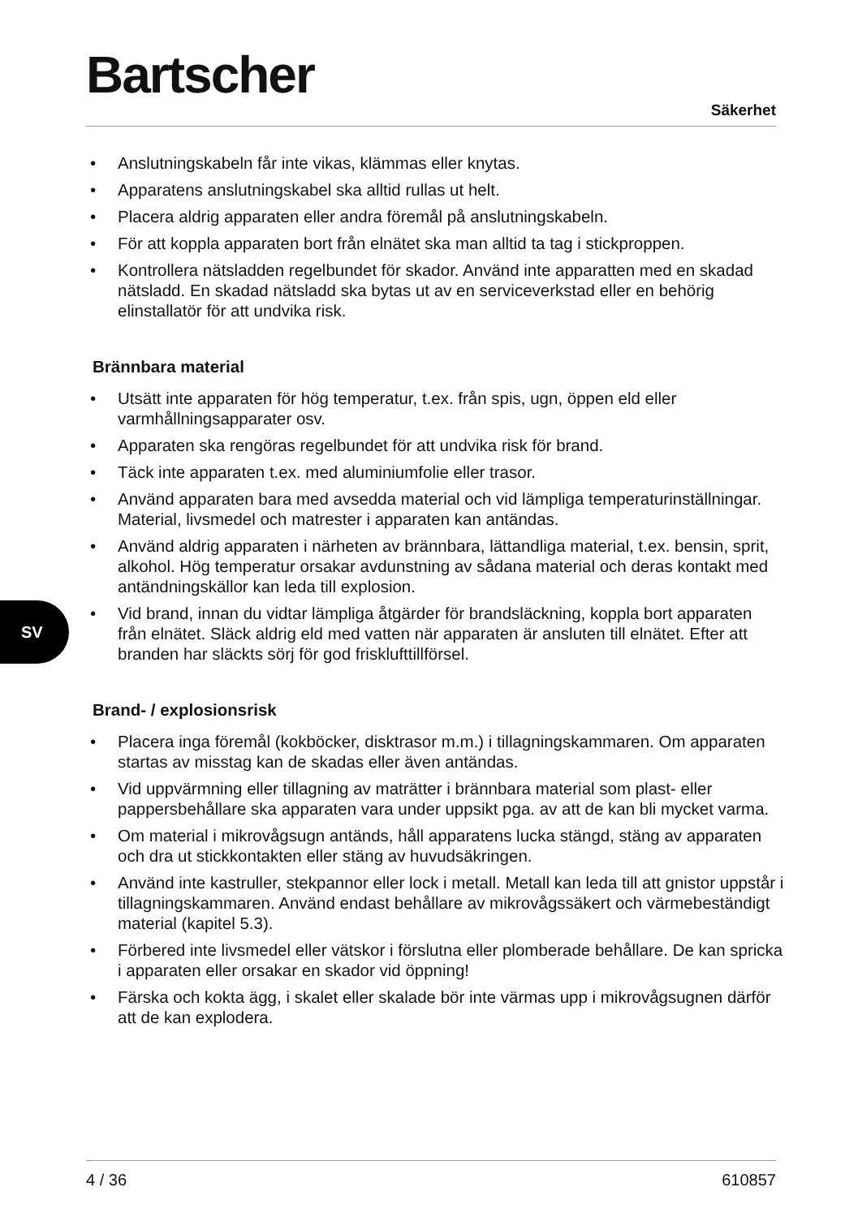Bartscher
Säkerhet
SV
• Anslutningskabeln får inte vikas, klämmas eller knytas.
• Apparatens anslutningskabel ska alltid rullas ut helt.
• Placera aldrig apparaten eller andra föremål på anslutningskabeln.
• För att koppla apparaten bort från elnätet ska man alltid ta tag i stickproppen.
• Kontrollera nätsladden regelbundet för skador. Använd inte apparatten med en skadad nätsladd. En skadad nätsladd ska bytas ut av en serviceverkstad eller en behörig elinstallatör för att undvika risk.
Brännbara material
• Utsätt inte apparaten för hög temperatur, t.ex. från spis, ugn, öppen eld eller varmhållningsapparater osv.
• Apparaten ska rengöras regelbundet för att undvika risk för brand.
• Täck inte apparaten t.ex. med aluminiumfolie eller trasor.
• Använd apparaten bara med avsedda material och vid lämpliga temperaturinställningar. Material, livsmedel och matrester i apparaten kan antändas.
• Använd aldrig apparaten i närheten av brännbara, lättandliga material, t.ex. bensin, sprit, alkohol. Hög temperatur orsakar avdunstning av sådana material och deras kontakt med antändningskällor kan leda till explosion.
• Vid brand, innan du vidtar lämpliga åtgärder för brandsläckning, koppla bort apparaten från elnätet. Släck aldrig eld med vatten när apparaten är ansluten till elnätet. Efter att branden har släckts sörj för god frisklufttillförsel.
Brand- / explosionsrisk
• Placera inga föremål (kokböcker, disktrasor m.m.) i tillagningskammaren. Om apparaten startas av misstag kan de skadas eller även antändas.
• Vid uppvärmning eller tillagning av maträtter i brännbara material som plast- eller pappersbehållare ska apparaten vara under uppsikt pga. av att de kan bli mycket varma.
• Om material i mikrovågsugn antänds, håll apparatens lucka stängd, stäng av apparaten och dra ut stickkontakten eller stäng av huvudsäkringen.
• Använd inte kastruller, stekpannor eller lock i metall. Metall kan leda till att gnistor uppstår i tillagningskammaren. Använd endast behållare av mikrovågssäkert och värmebeständigt material (kapitel 5.3).
• Förbered inte livsmedel eller vätskor i förslutna eller plomberade behållare. De kan spricka i apparaten eller orsakar en skador vid öppning!
• Färska och kokta ägg, i skalet eller skalade bör inte värmas upp i mikrovågsugnen därför att de kan explodera.
4 / 36 610857